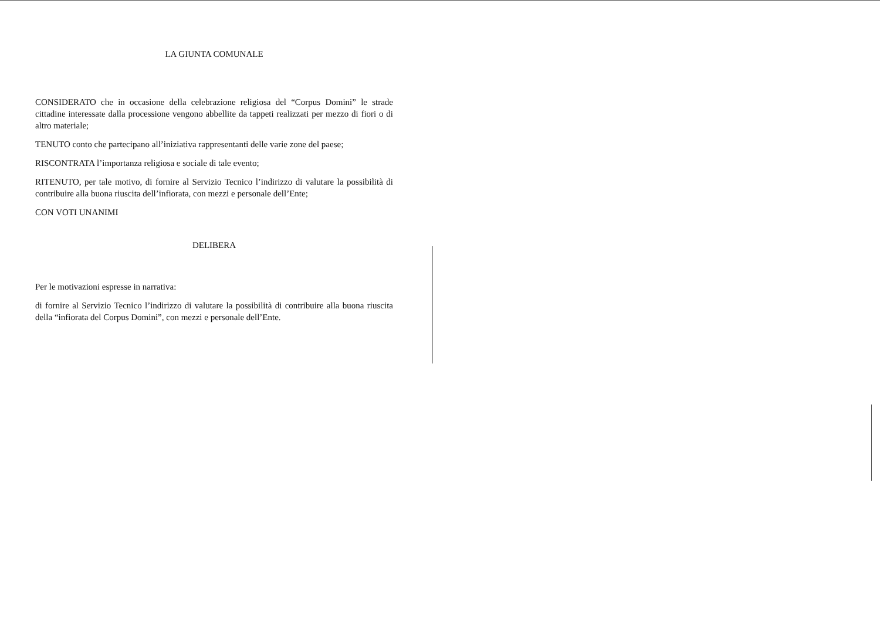LA GIUNTA COMUNALE
CONSIDERATO che in occasione della celebrazione religiosa del “Corpus Domini” le strade cittadine interessate dalla processione vengono abbellite da tappeti realizzati per mezzo di fiori o di altro materiale;
TENUTO conto che partecipano all’iniziativa rappresentanti delle varie zone del paese;
RISCONTRATA l’importanza religiosa e sociale di tale evento;
RITENUTO, per tale motivo, di fornire al Servizio Tecnico l’indirizzo di valutare la possibilità di contribuire alla buona riuscita dell’infiorata, con mezzi e personale dell’Ente;
CON VOTI UNANIMI
DELIBERA
Per le motivazioni espresse in narrativa:
di fornire al Servizio Tecnico l’indirizzo di valutare la possibilità di contribuire alla buona riuscita della “infiorata del Corpus Domini”, con mezzi e personale dell’Ente.